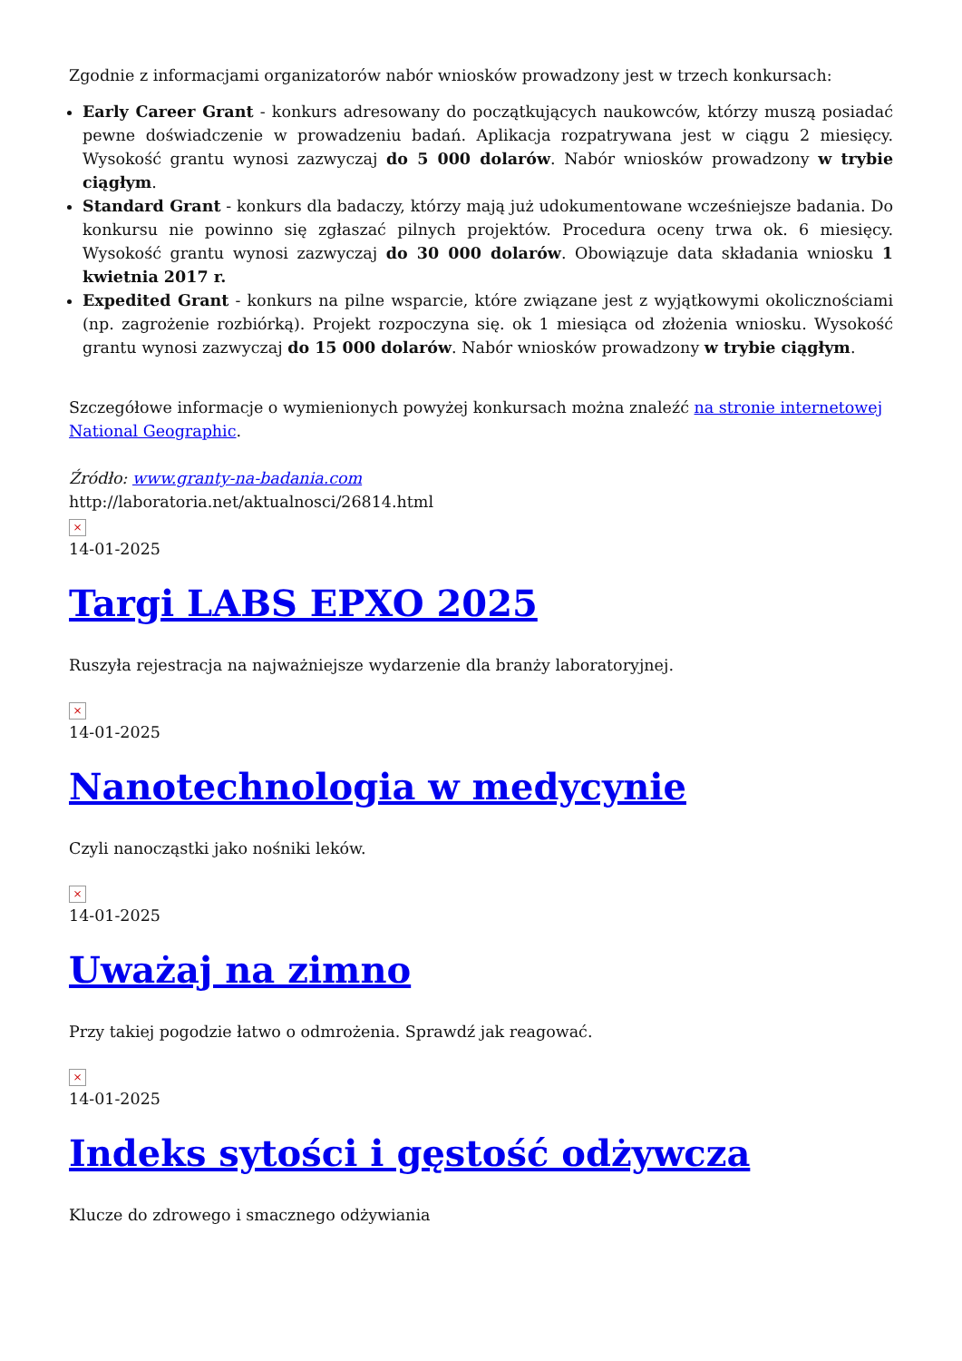Zgodnie z informacjami organizatorów nabór wniosków prowadzony jest w trzech konkursach:
Early Career Grant - konkurs adresowany do początkujących naukowców, którzy muszą posiadać pewne doświadczenie w prowadzeniu badań. Aplikacja rozpatrywana jest w ciągu 2 miesięcy. Wysokość grantu wynosi zazwyczaj do 5 000 dolarów. Nabór wniosków prowadzony w trybie ciągłym.
Standard Grant - konkurs dla badaczy, którzy mają już udokumentowane wcześniejsze badania. Do konkursu nie powinno się zgłaszać pilnych projektów. Procedura oceny trwa ok. 6 miesięcy. Wysokość grantu wynosi zazwyczaj do 30 000 dolarów. Obowiązuje data składania wniosku 1 kwietnia 2017 r.
Expedited Grant - konkurs na pilne wsparcie, które związane jest z wyjątkowymi okolicznościami (np. zagrożenie rozbiórką). Projekt rozpoczyna się. ok 1 miesiąca od złożenia wniosku. Wysokość grantu wynosi zazwyczaj do 15 000 dolarów. Nabór wniosków prowadzony w trybie ciągłym.
Szczegółowe informacje o wymienionych powyżej konkursach można znaleźć na stronie internetowej National Geographic.
Źródło: www.granty-na-badania.com
http://laboratoria.net/aktualnosci/26814.html
×
14-01-2025
Targi LABS EPXO 2025
Ruszyła rejestracja na najważniejsze wydarzenie dla branży laboratoryjnej.
×
14-01-2025
Nanotechnologia w medycynie
Czyli nanocząstki jako nośniki leków.
×
14-01-2025
Uważaj na zimno
Przy takiej pogodzie łatwo o odmrożenia. Sprawdź jak reagować.
×
14-01-2025
Indeks sytości i gęstość odżywcza
Klucze do zdrowego i smacznego odżywiania